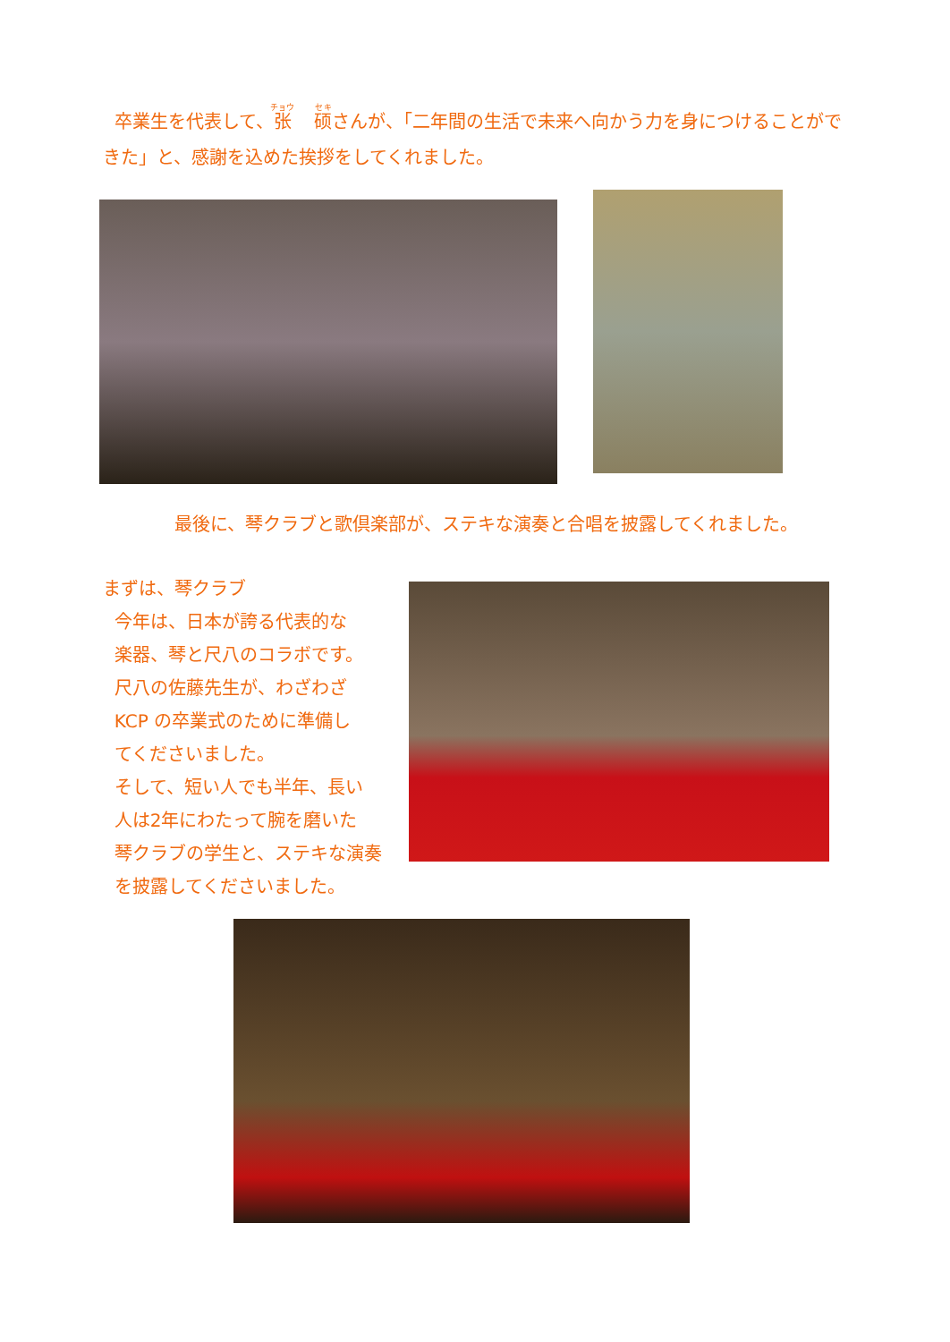卒業生を代表して、张 硕さんが、「二年間の生活で未来へ向かう力を身につけることができた」と、感謝を込めた挨拶をしてくれました。
最後に、琴クラブと歌倶楽部が、ステキな演奏と合唱を披露してくれました。
まずは、琴クラブ
今年は、日本が誇る代表的な
楽器、琴と尺八のコラボです。
尺八の佐藤先生が、わざわざ
KCP の卒業式のために準備し
てくださいました。
そして、短い人でも半年、長い
人は2年にわたって腕を磨いた
琴クラブの学生と、ステキな演奏
を披露してくださいました。